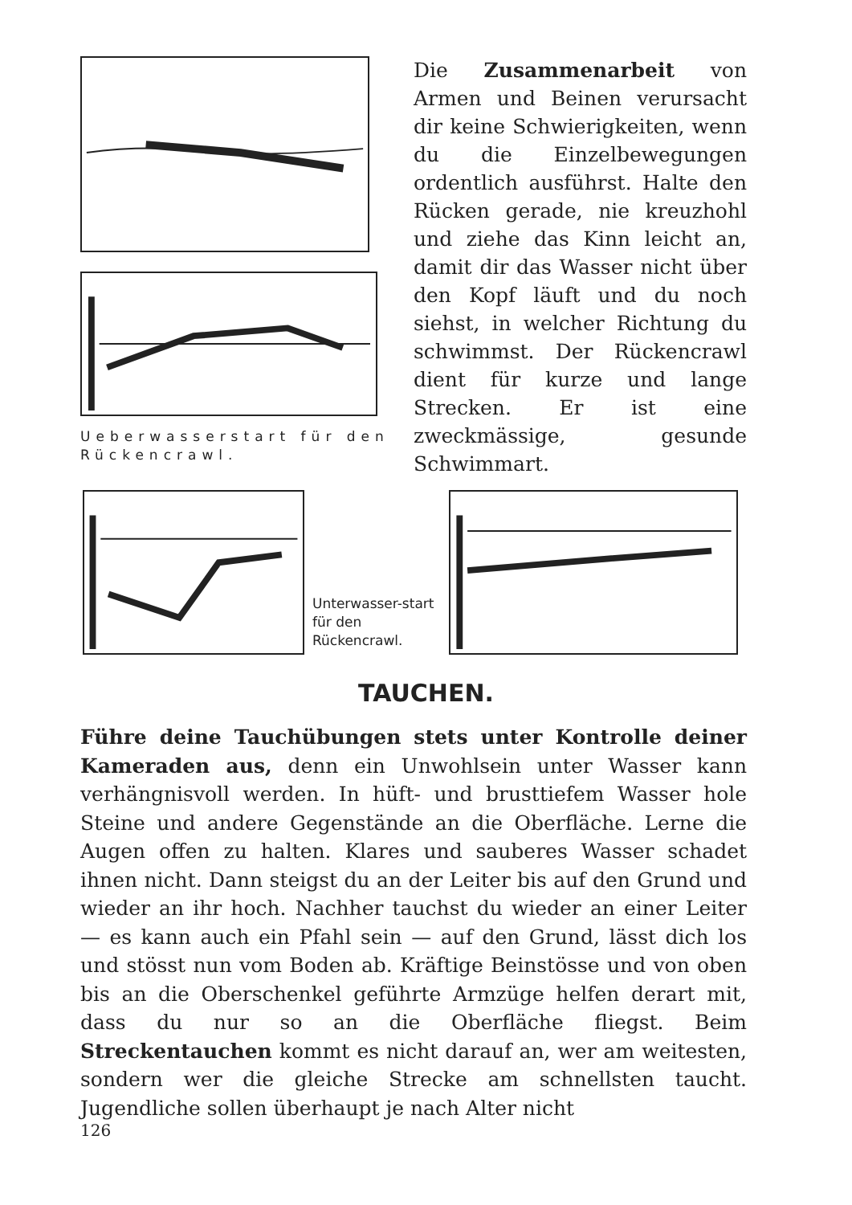Ueberwasserstart für den Rückencrawl.
Die Zusammenarbeit von Armen und Beinen verursacht dir keine Schwierigkeiten, wenn du die Einzelbewegungen ordentlich ausführst. Halte den Rücken gerade, nie kreuzhohl und ziehe das Kinn leicht an, damit dir das Wasser nicht über den Kopf läuft und du noch siehst, in welcher Richtung du schwimmst. Der Rückencrawl dient für kurze und lange Strecken. Er ist eine zweckmässige, gesunde Schwimmart.
Unterwasser-start für den Rückencrawl.
TAUCHEN.
Führe deine Tauchübungen stets unter Kontrolle deiner Kameraden aus, denn ein Unwohlsein unter Wasser kann verhängnisvoll werden. In hüft- und brusttiefem Wasser hole Steine und andere Gegenstände an die Oberfläche. Lerne die Augen offen zu halten. Klares und sauberes Wasser schadet ihnen nicht. Dann steigst du an der Leiter bis auf den Grund und wieder an ihr hoch. Nachher tauchst du wieder an einer Leiter — es kann auch ein Pfahl sein — auf den Grund, lässt dich los und stösst nun vom Boden ab. Kräftige Beinstösse und von oben bis an die Oberschenkel geführte Armzüge helfen derart mit, dass du nur so an die Oberfläche fliegst. Beim Streckentauchen kommt es nicht darauf an, wer am weitesten, sondern wer die gleiche Strecke am schnellsten taucht. Jugendliche sollen überhaupt je nach Alter nicht
126